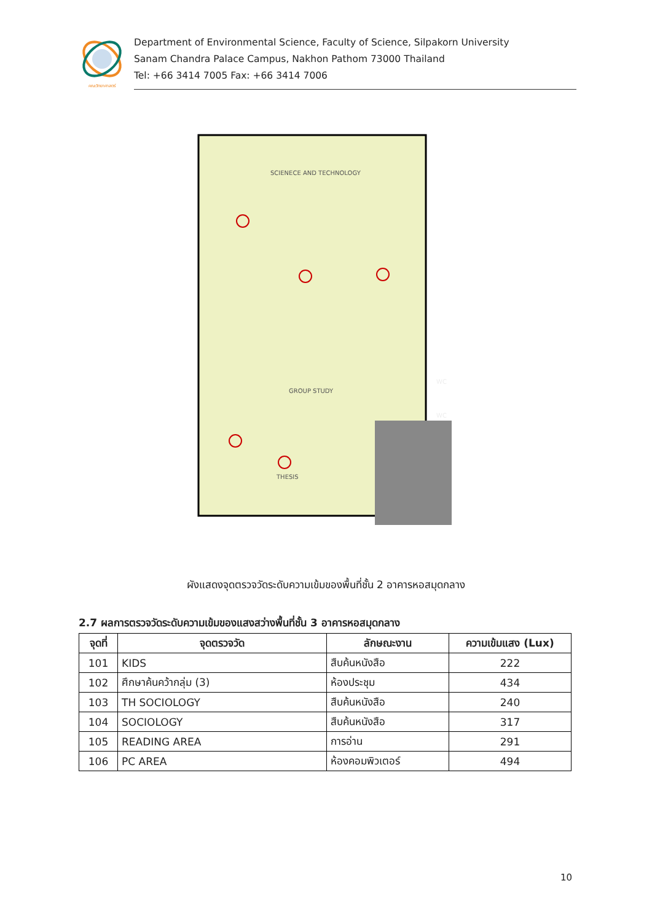คณะวิทยาศาสตร์
Department of Environmental Science, Faculty of Science, Silpakorn University
Sanam Chandra Palace Campus, Nakhon Pathom 73000 Thailand
Tel: +66 3414 7005 Fax: +66 3414 7006
SCIENECE AND TECHNOLOGY
GROUP STUDY
THESIS
WC
WC
ผังแสดงจุดตรวจวัดระดับความเข้มของพื้นที่ชั้น 2 อาคารหอสมุดกลาง
2.7 ผลการตรวจวัดระดับความเข้มของแสงสว่างพื้นที่ชั้น 3 อาคารหอสมุดกลาง
| จุดที่ | จุดตรวจวัด | ลักษณะงาน | ความเข้มแสง (Lux) |
| --- | --- | --- | --- |
| 101 | KIDS | สืบค้นหนังสือ | 222 |
| 102 | ศึกษาค้นคว้ากลุ่ม (3) | ห้องประชุม | 434 |
| 103 | TH SOCIOLOGY | สืบค้นหนังสือ | 240 |
| 104 | SOCIOLOGY | สืบค้นหนังสือ | 317 |
| 105 | READING AREA | การอ่าน | 291 |
| 106 | PC AREA | ห้องคอมพิวเตอร์ | 494 |
10